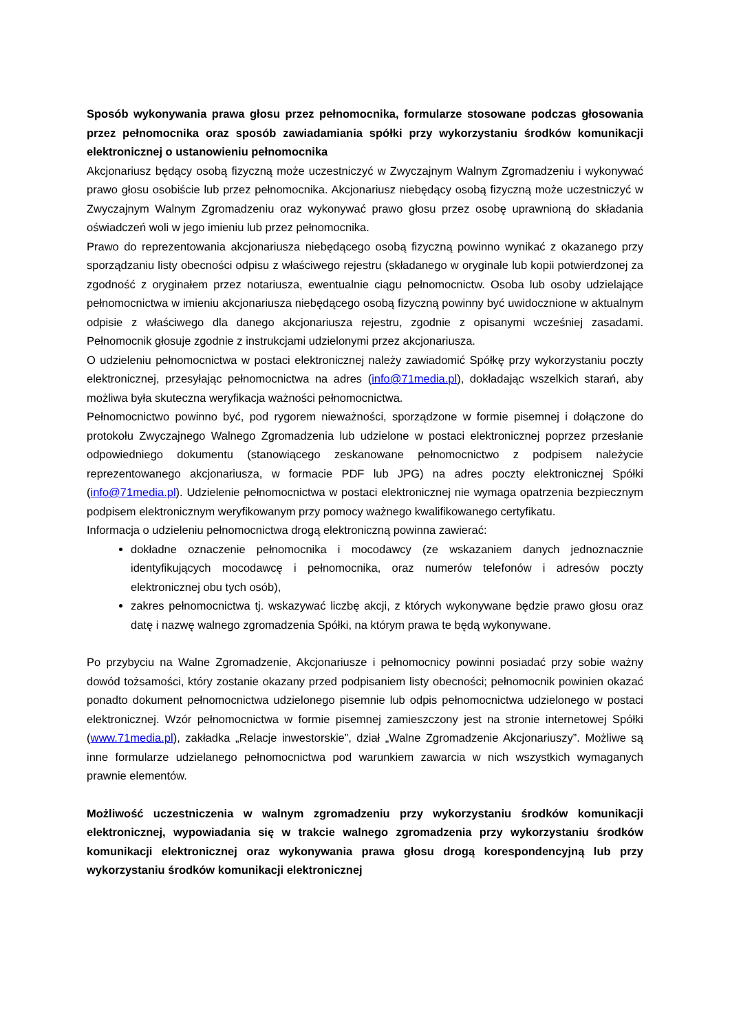Sposób wykonywania prawa głosu przez pełnomocnika, formularze stosowane podczas głosowania przez pełnomocnika oraz sposób zawiadamiania spółki przy wykorzystaniu środków komunikacji elektronicznej o ustanowieniu pełnomocnika
Akcjonariusz będący osobą fizyczną może uczestniczyć w Zwyczajnym Walnym Zgromadzeniu i wykonywać prawo głosu osobiście lub przez pełnomocnika. Akcjonariusz niebędący osobą fizyczną może uczestniczyć w Zwyczajnym Walnym Zgromadzeniu oraz wykonywać prawo głosu przez osobę uprawnioną do składania oświadczeń woli w jego imieniu lub przez pełnomocnika.
Prawo do reprezentowania akcjonariusza niebędącego osobą fizyczną powinno wynikać z okazanego przy sporządzaniu listy obecności odpisu z właściwego rejestru (składanego w oryginale lub kopii potwierdzonej za zgodność z oryginałem przez notariusza, ewentualnie ciągu pełnomocnictw. Osoba lub osoby udzielające pełnomocnictwa w imieniu akcjonariusza niebędącego osobą fizyczną powinny być uwidocznione w aktualnym odpisie z właściwego dla danego akcjonariusza rejestru, zgodnie z opisanymi wcześniej zasadami. Pełnomocnik głosuje zgodnie z instrukcjami udzielonymi przez akcjonariusza.
O udzieleniu pełnomocnictwa w postaci elektronicznej należy zawiadomić Spółkę przy wykorzystaniu poczty elektronicznej, przesyłając pełnomocnictwa na adres (info@71media.pl), dokładając wszelkich starań, aby możliwa była skuteczna weryfikacja ważności pełnomocnictwa.
Pełnomocnictwo powinno być, pod rygorem nieważności, sporządzone w formie pisemnej i dołączone do protokołu Zwyczajnego Walnego Zgromadzenia lub udzielone w postaci elektronicznej poprzez przesłanie odpowiedniego dokumentu (stanowiącego zeskanowane pełnomocnictwo z podpisem należycie reprezentowanego akcjonariusza, w formacie PDF lub JPG) na adres poczty elektronicznej Spółki (info@71media.pl). Udzielenie pełnomocnictwa w postaci elektronicznej nie wymaga opatrzenia bezpiecznym podpisem elektronicznym weryfikowanym przy pomocy ważnego kwalifikowanego certyfikatu.
Informacja o udzieleniu pełnomocnictwa drogą elektroniczną powinna zawierać:
dokładne oznaczenie pełnomocnika i mocodawcy (ze wskazaniem danych jednoznacznie identyfikujących mocodawcę i pełnomocnika, oraz numerów telefonów i adresów poczty elektronicznej obu tych osób),
zakres pełnomocnictwa tj. wskazywać liczbę akcji, z których wykonywane będzie prawo głosu oraz datę i nazwę walnego zgromadzenia Spółki, na którym prawa te będą wykonywane.
Po przybyciu na Walne Zgromadzenie, Akcjonariusze i pełnomocnicy powinni posiadać przy sobie ważny dowód tożsamości, który zostanie okazany przed podpisaniem listy obecności; pełnomocnik powinien okazać ponadto dokument pełnomocnictwa udzielonego pisemnie lub odpis pełnomocnictwa udzielonego w postaci elektronicznej. Wzór pełnomocnictwa w formie pisemnej zamieszczony jest na stronie internetowej Spółki (www.71media.pl), zakładka „Relacje inwestorskie”, dział „Walne Zgromadzenie Akcjonariuszy”. Możliwe są inne formularze udzielanego pełnomocnictwa pod warunkiem zawarcia w nich wszystkich wymaganych prawnie elementów.
Możliwość uczestniczenia w walnym zgromadzeniu przy wykorzystaniu środków komunikacji elektronicznej, wypowiadania się w trakcie walnego zgromadzenia przy wykorzystaniu środków komunikacji elektronicznej oraz wykonywania prawa głosu drogą korespondencyjną lub przy wykorzystaniu środków komunikacji elektronicznej